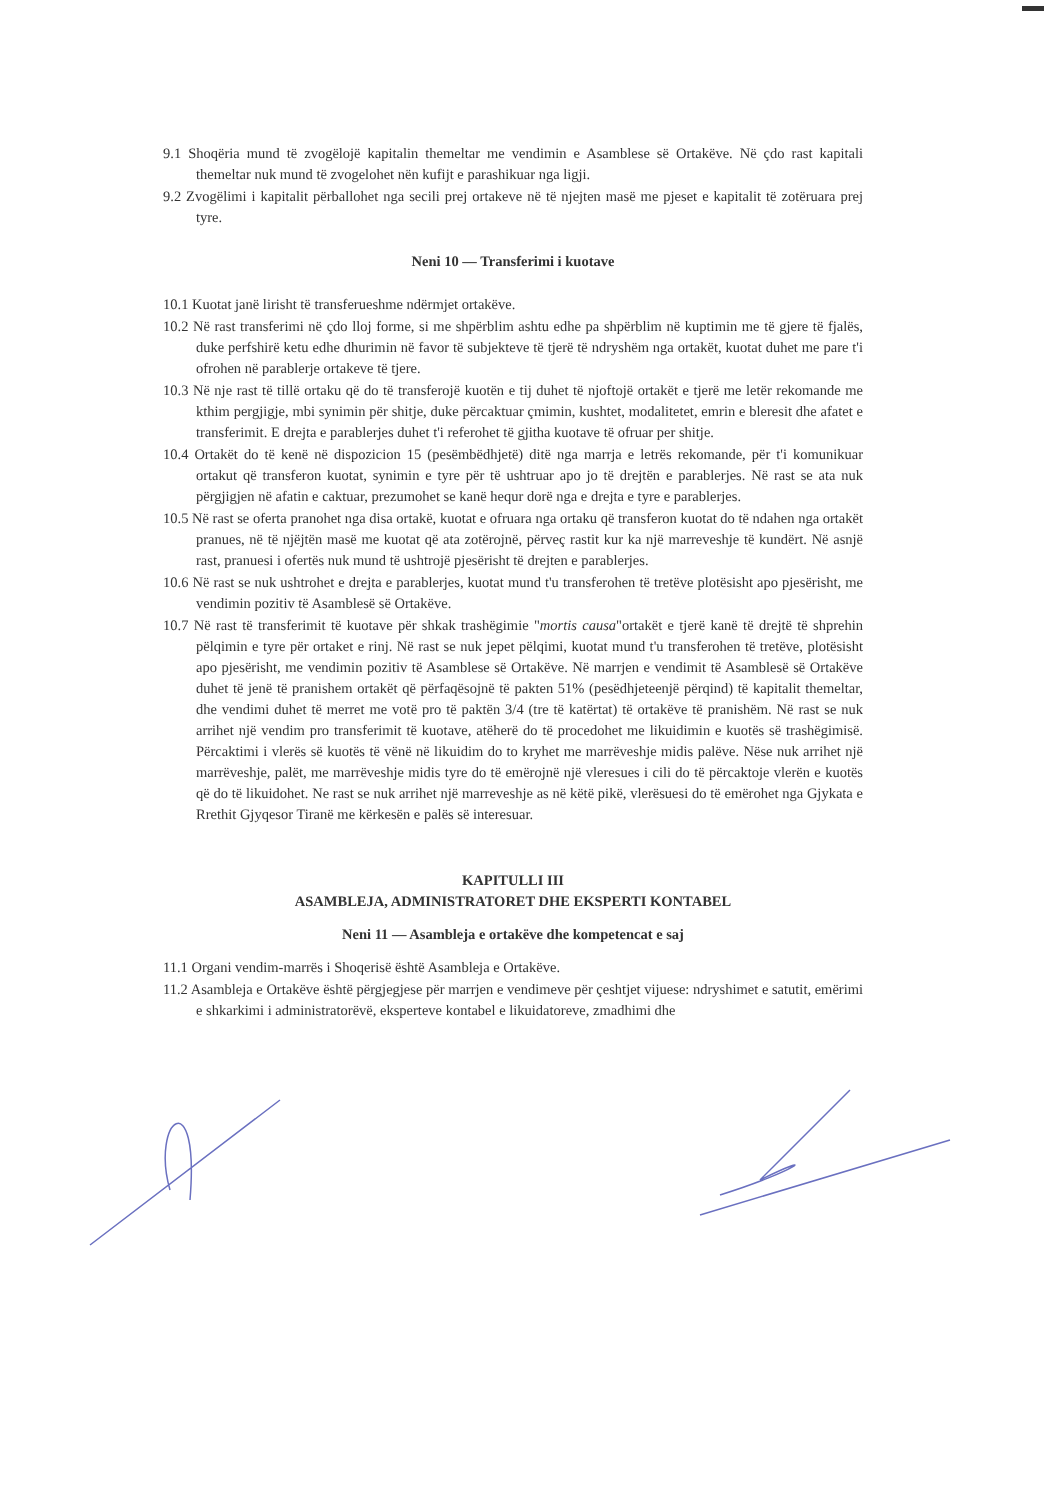9.1 Shoqëria mund të zvogëlojë kapitalin themeltar me vendimin e Asamblese së Ortakëve. Në çdo rast kapitali themeltar nuk mund të zvogelohet nën kufijt e parashikuar nga ligji.
9.2 Zvogëlimi i kapitalit përballohet nga secili prej ortakeve në të njejten masë me pjeset e kapitalit të zotëruara prej tyre.
Neni 10 — Transferimi i kuotave
10.1 Kuotat janë lirisht të transferueshme ndërmjet ortakëve.
10.2 Në rast transferimi në çdo lloj forme, si me shpërblim ashtu edhe pa shpërblim në kuptimin me të gjere të fjalës, duke perfshirë ketu edhe dhurimin në favor të subjekteve të tjerë të ndryshëm nga ortakët, kuotat duhet me pare t'i ofrohen në parablerje ortakeve të tjere.
10.3 Në nje rast të tillë ortaku që do të transferojë kuotën e tij duhet të njoftojë ortakët e tjerë me letër rekomande me kthim pergjigje, mbi synimin për shitje, duke përcaktuar çmimin, kushtet, modalitetet, emrin e bleresit dhe afatet e transferimit. E drejta e parablerjes duhet t'i referohet të gjitha kuotave të ofruar per shitje.
10.4 Ortakët do të kenë në dispozicion 15 (pesëmbëdhjetë) ditë nga marrja e letrës rekomande, për t'i komunikuar ortakut që transferon kuotat, synimin e tyre për të ushtruar apo jo të drejtën e parablerjes. Në rast se ata nuk përgjigjen në afatin e caktuar, prezumohet se kanë hequr dorë nga e drejta e tyre e parablerjes.
10.5 Në rast se oferta pranohet nga disa ortakë, kuotat e ofruara nga ortaku që transferon kuotat do të ndahen nga ortakët pranues, në të njëjtën masë me kuotat që ata zotërojnë, përveç rastit kur ka një marreveshje të kundërt. Në asnjë rast, pranuesi i ofertës nuk mund të ushtrojë pjesërisht të drejten e parablerjes.
10.6 Në rast se nuk ushtrohet e drejta e parablerjes, kuotat mund t'u transferohen të tretëve plotësisht apo pjesërisht, me vendimin pozitiv të Asamblesë së Ortakëve.
10.7 Në rast të transferimit të kuotave për shkak trashëgimie "mortis causa"ortakët e tjerë kanë të drejtë të shprehin pëlqimin e tyre për ortaket e rinj. Në rast se nuk jepet pëlqimi, kuotat mund t'u transferohen të tretëve, plotësisht apo pjesërisht, me vendimin pozitiv të Asamblese së Ortakëve. Në marrjen e vendimit të Asamblesë së Ortakëve duhet të jenë të pranishem ortakët që përfaqësojnë të pakten 51% (pesëdhjeteenjë përqind) të kapitalit themeltar, dhe vendimi duhet të merret me votë pro të paktën 3/4 (tre të katërtat) të ortakëve të pranishëm. Në rast se nuk arrihet një vendim pro transferimit të kuotave, atëherë do të procedohet me likuidimin e kuotës së trashëgimisë. Përcaktimi i vlerës së kuotës të vënë në likuidim do to kryhet me marrëveshje midis palëve. Nëse nuk arrihet një marrëveshje, palët, me marrëveshje midis tyre do të emërojnë një vleresues i cili do të përcaktoje vlerën e kuotës që do të likuidohet. Ne rast se nuk arrihet një marreveshje as në këtë pikë, vlerësuesi do të emërohet nga Gjykata e Rrethit Gjyqesor Tiranë me kërkesën e palës së interesuar.
KAPITULLI III
ASAMBLEJA, ADMINISTRATORET DHE EKSPERTI KONTABEL
Neni 11 — Asambleja e ortakëve dhe kompetencat e saj
11.1 Organi vendim-marrës i Shoqerisë është Asambleja e Ortakëve.
11.2 Asambleja e Ortakëve është përgjegjese për marrjen e vendimeve për çeshtjet vijuese: ndryshimet e satutit, emërimi e shkarkimi i administratorëvë, eksperteve kontabel e likuidatoreve, zmadhimi dhe